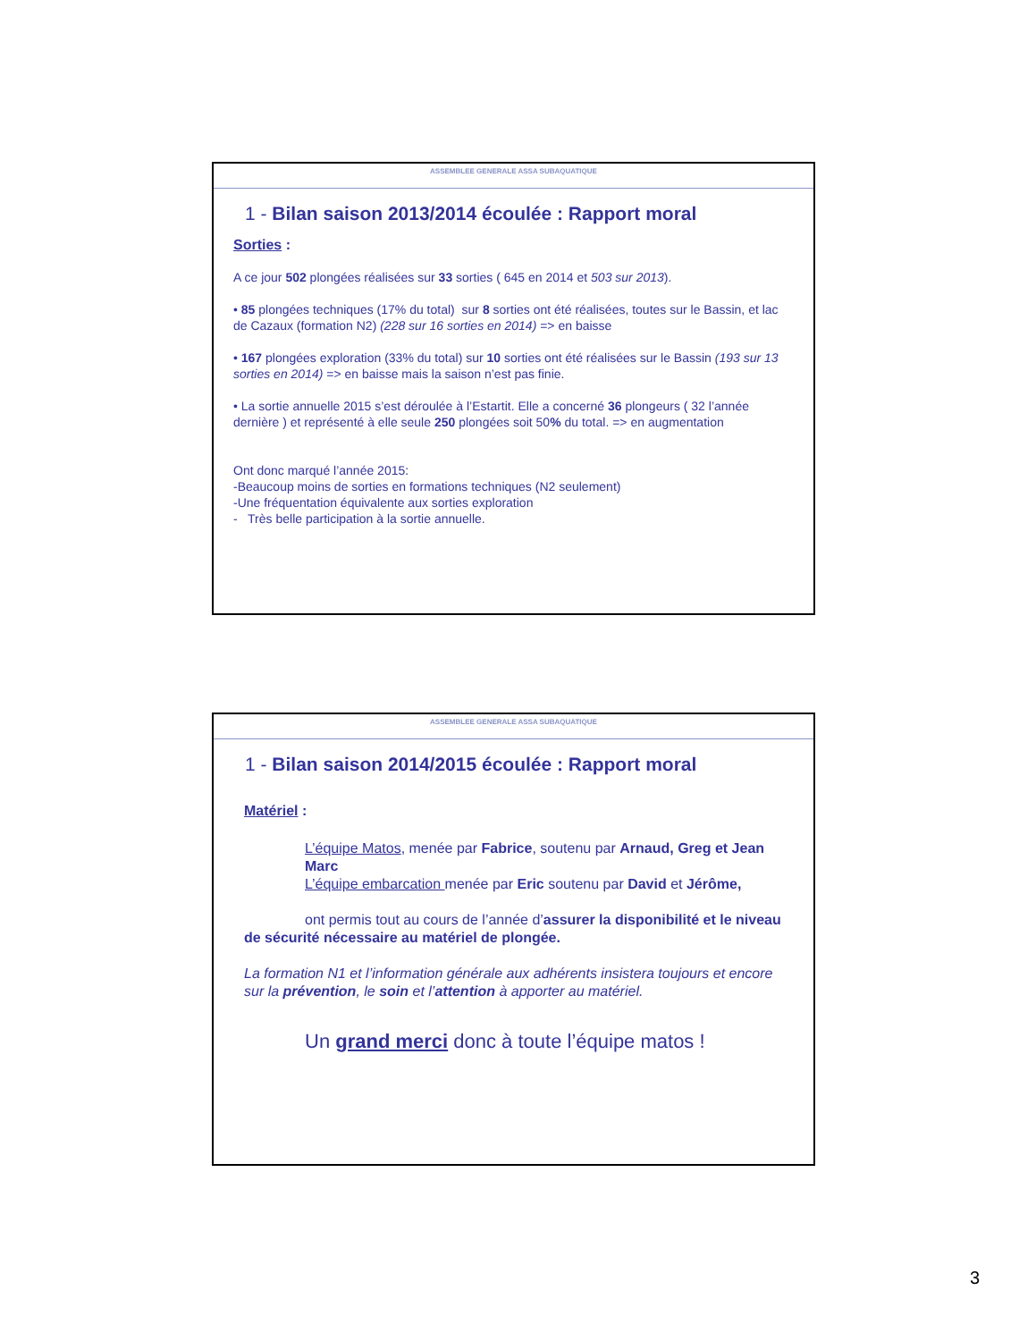ASSEMBLEE GENERALE ASSA SUBAQUATIQUE
1 - Bilan saison 2013/2014 écoulée : Rapport moral
Sorties :
A ce jour 502 plongées réalisées sur 33 sorties ( 645 en 2014 et 503 sur 2013).
• 85 plongées techniques (17% du total) sur 8 sorties ont été réalisées, toutes sur le Bassin, et lac de Cazaux (formation N2) (228 sur 16 sorties en 2014) => en baisse
• 167 plongées exploration (33% du total) sur 10 sorties ont été réalisées sur le Bassin (193 sur 13 sorties en 2014) => en baisse mais la saison n’est pas finie.
• La sortie annuelle 2015 s’est déroulée à l’Estartit. Elle a concerné 36 plongeurs ( 32 l’année dernière ) et représenté à elle seule 250 plongées soit 50% du total. => en augmentation
Ont donc marqué l’année 2015:
-Beaucoup moins de sorties en formations techniques (N2 seulement)
-Une fréquentation équivalente aux sorties exploration
- Très belle participation à la sortie annuelle.
ASSEMBLEE GENERALE ASSA SUBAQUATIQUE
1 - Bilan saison 2014/2015 écoulée : Rapport moral
Matériel :
L’équipe Matos, menée par Fabrice, soutenu par Arnaud, Greg et Jean Marc
L’équipe embarcation menée par Eric soutenu par David et Jérôme,
ont permis tout au cours de l’année d’assurer la disponibilité et le niveau de sécurité nécessaire au matériel de plongée.
La formation N1 et l’information générale aux adhérents insistera toujours et encore sur la prévention, le soin et l’attention à apporter au matériel.
Un grand merci donc à toute l’équipe matos !
3